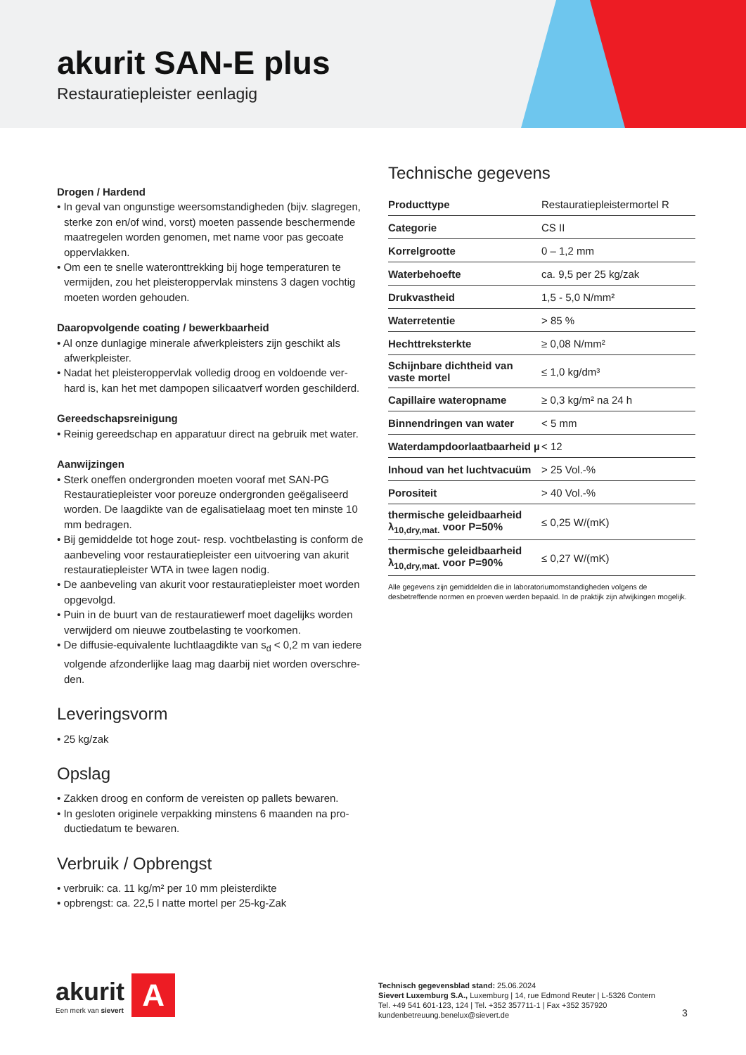akurit SAN-E plus
Restauratiepleister eenlagig
Drogen / Hardend
• In geval van ongunstige weersomstandigheden (bijv. slagregen, sterke zon en/of wind, vorst) moeten passende beschermende maatregelen worden genomen, met name voor pas gecoate oppervlakken.
• Om een te snelle wateronttrekking bij hoge temperaturen te vermijden, zou het pleisteroppervlak minstens 3 dagen vochtig moeten worden gehouden.
Daaropvolgende coating / bewerkbaarheid
• Al onze dunlagige minerale afwerkpleisters zijn geschikt als afwerkpleister.
• Nadat het pleisteroppervlak volledig droog en voldoende ver-hard is, kan het met dampopen silicaatverf worden geschilderd.
Gereedschapsreinigung
• Reinig gereedschap en apparatuur direct na gebruik met water.
Aanwijzingen
• Sterk oneffen ondergronden moeten vooraf met SAN-PG Restauratiepleister voor poreuze ondergronden geëgaliseerd worden. De laagdikte van de egalisatielaag moet ten minste 10 mm bedragen.
• Bij gemiddelde tot hoge zout- resp. vochtbelasting is conform de aanbeveling voor restauratiepleister een uitvoering van akurit restauratiepleister WTA in twee lagen nodig.
• De aanbeveling van akurit voor restauratiepleister moet worden opgevolgd.
• Puin in de buurt van de restauratiewerf moet dagelijks worden verwijderd om nieuwe zoutbelasting te voorkomen.
• De diffusie-equivalente luchtlaagdikte van s<sub>d</sub> < 0,2 m van iedere volgende afzonderlijke laag mag daarbij niet worden overschre-den.
Leveringsvorm
• 25 kg/zak
Opslag
• Zakken droog en conform de vereisten op pallets bewaren.
• In gesloten originele verpakking minstens 6 maanden na pro-ductiedatum te bewaren.
Verbruik / Opbrengst
• verbruik: ca. 11 kg/m² per 10 mm pleisterdikte
• opbrengst: ca. 22,5 l natte mortel per 25-kg-Zak
Technische gegevens
| Producttype | Restauratiepleistermortel R |
| Categorie | CS II |
| Korrelgrootte | 0 – 1,2 mm |
| Waterbehoefte | ca. 9,5 per 25 kg/zak |
| Drukvastheid | 1,5 - 5,0 N/mm² |
| Waterretentie | > 85 % |
| Hechttreksterkte | ≥ 0,08 N/mm² |
| Schijnbare dichtheid van vaste mortel | ≤ 1,0 kg/dm³ |
| Capillaire wateropname | ≥ 0,3 kg/m² na 24 h |
| Binnendringen van water | < 5 mm |
| Waterdampdoorlaatbaarheid µ | < 12 |
| Inhoud van het luchtvacuüm | > 25 Vol.-% |
| Porositeit | > 40 Vol.-% |
| thermische geleidbaarheid λ<sub>10,dry,mat.</sub> voor P=50% | ≤ 0,25 W/(mK) |
| thermische geleidbaarheid λ<sub>10,dry,mat.</sub> voor P=90% | ≤ 0,27 W/(mK) |
Alle gegevens zijn gemiddelden die in laboratoriumomstandigheden volgens de desbetreffende normen en proeven werden bepaald. In de praktijk zijn afwijkingen mogelijk.
akurit
Een merk van sievert
A
Technisch gegevensblad stand: 25.06.2024
Sievert Luxemburg S.A., Luxemburg | 14, rue Edmond Reuter | L-5326 Contern
Tel. +49 541 601-123, 124 | Tel. +352 357711-1 | Fax +352 357920
kundenbetreuung.benelux@sievert.de
3